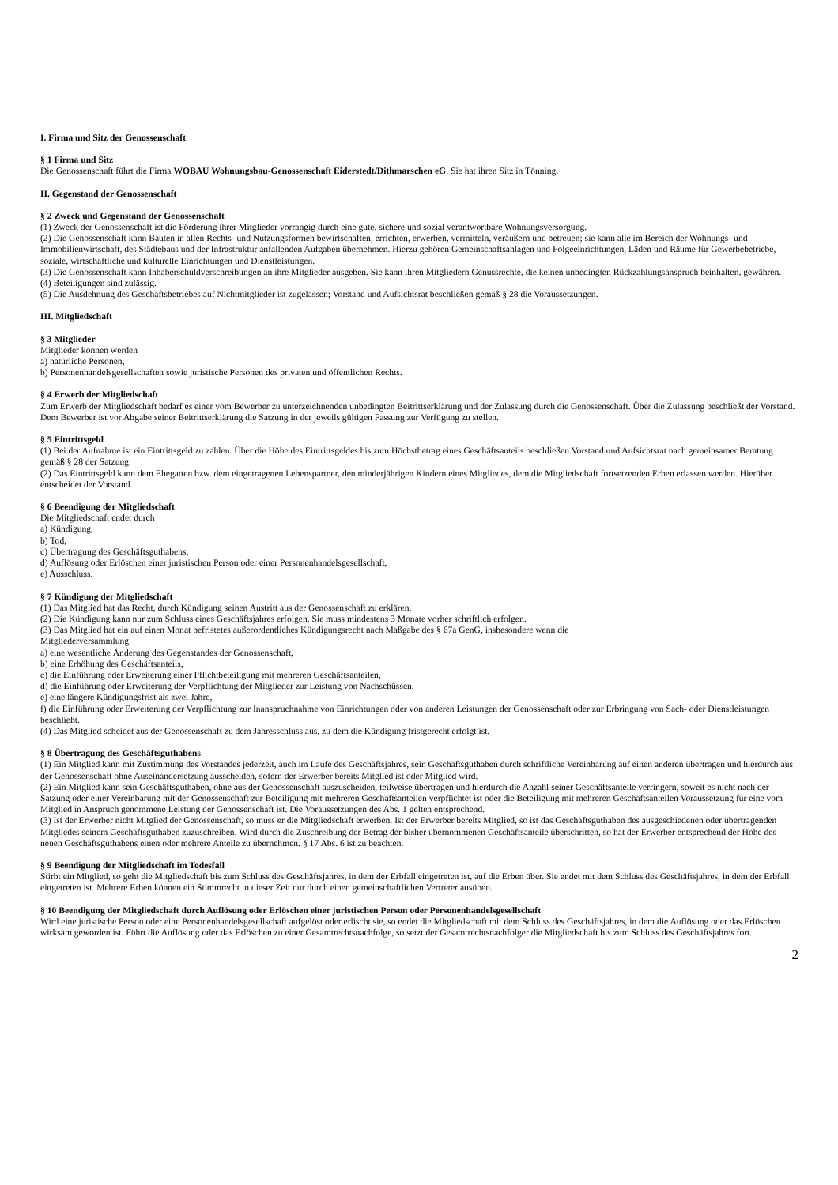I. Firma und Sitz der Genossenschaft
§ 1 Firma und Sitz
Die Genossenschaft führt die Firma WOBAU Wohnungsbau-Genossenschaft Eiderstedt/Dithmarschen eG. Sie hat ihren Sitz in Tönning.
II. Gegenstand der Genossenschaft
§ 2 Zweck und Gegenstand der Genossenschaft
(1) Zweck der Genossenschaft ist die Förderung ihrer Mitglieder vorrangig durch eine gute, sichere und sozial verantwortbare Wohnungsversorgung.
(2) Die Genossenschaft kann Bauten in allen Rechts- und Nutzungsformen bewirtschaften, errichten, erwerben, vermitteln, veräußern und betreuen; sie kann alle im Bereich der Wohnungs- und Immobilienwirtschaft, des Städtebaus und der Infrastruktur anfallenden Aufgaben übernehmen. Hierzu gehören Gemeinschaftsanlagen und Folgeeinrichtungen, Läden und Räume für Gewerbebetriebe, soziale, wirtschaftliche und kulturelle Einrichtungen und Dienstleistungen.
(3) Die Genossenschaft kann Inhaberschuldverschreibungen an ihre Mitglieder ausgeben. Sie kann ihren Mitgliedern Genussrechte, die keinen unbedingten Rückzahlungsanspruch beinhalten, gewähren.
(4) Beteiligungen sind zulässig.
(5) Die Ausdehnung des Geschäftsbetriebes auf Nichtmitglieder ist zugelassen; Vorstand und Aufsichtsrat beschließen gemäß § 28 die Voraussetzungen.
III. Mitgliedschaft
§ 3 Mitglieder
Mitglieder können werden
a) natürliche Personen,
b) Personenhandelsgesellschaften sowie juristische Personen des privaten und öffentlichen Rechts.
§ 4 Erwerb der Mitgliedschaft
Zum Erwerb der Mitgliedschaft bedarf es einer vom Bewerber zu unterzeichnenden unbedingten Beitrittserklärung und der Zulassung durch die Genossenschaft. Über die Zulassung beschließt der Vorstand. Dem Bewerber ist vor Abgabe seiner Beitrittserklärung die Satzung in der jeweils gültigen Fassung zur Verfügung zu stellen.
§ 5 Eintrittsgeld
(1) Bei der Aufnahme ist ein Eintrittsgeld zu zahlen. Über die Höhe des Eintrittsgeldes bis zum Höchstbetrag eines Geschäftsanteils beschließen Vorstand und Aufsichtsrat nach gemeinsamer Beratung gemäß § 28 der Satzung.
(2) Das Eintrittsgeld kann dem Ehegatten bzw. dem eingetragenen Lebenspartner, den minderjährigen Kindern eines Mitgliedes, dem die Mitgliedschaft fortsetzenden Erben erlassen werden. Hierüber entscheidet der Vorstand.
§ 6 Beendigung der Mitgliedschaft
Die Mitgliedschaft endet durch
a) Kündigung,
b) Tod,
c) Übertragung des Geschäftsguthabens,
d) Auflösung oder Erlöschen einer juristischen Person oder einer Personenhandelsgesellschaft,
e) Ausschluss.
§ 7 Kündigung der Mitgliedschaft
(1) Das Mitglied hat das Recht, durch Kündigung seinen Austritt aus der Genossenschaft zu erklären.
(2) Die Kündigung kann nur zum Schluss eines Geschäftsjahres erfolgen. Sie muss mindestens 3 Monate vorher schriftlich erfolgen.
(3) Das Mitglied hat ein auf einen Monat befristetes außerordentliches Kündigungsrecht nach Maßgabe des § 67a GenG, insbesondere wenn die
Mitgliederversammlung
a) eine wesentliche Änderung des Gegenstandes der Genossenschaft,
b) eine Erhöhung des Geschäftsanteils,
c) die Einführung oder Erweiterung einer Pflichtbeteiligung mit mehreren Geschäftsanteilen,
d) die Einführung oder Erweiterung der Verpflichtung der Mitglieder zur Leistung von Nachschüssen,
e) eine längere Kündigungsfrist als zwei Jahre,
f) die Einführung oder Erweiterung der Verpflichtung zur Inanspruchnahme von Einrichtungen oder von anderen Leistungen der Genossenschaft oder zur Erbringung von Sach- oder Dienstleistungen beschließt.
(4) Das Mitglied scheidet aus der Genossenschaft zu dem Jahresschluss aus, zu dem die Kündigung fristgerecht erfolgt ist.
§ 8 Übertragung des Geschäftsguthabens
(1) Ein Mitglied kann mit Zustimmung des Vorstandes jederzeit, auch im Laufe des Geschäftsjahres, sein Geschäftsguthaben durch schriftliche Vereinbarung auf einen anderen übertragen und hierdurch aus der Genossenschaft ohne Auseinandersetzung ausscheiden, sofern der Erwerber bereits Mitglied ist oder Mitglied wird.
(2) Ein Mitglied kann sein Geschäftsguthaben, ohne aus der Genossenschaft auszuscheiden, teilweise übertragen und hierdurch die Anzahl seiner Geschäftsanteile verringern, soweit es nicht nach der Satzung oder einer Vereinbarung mit der Genossenschaft zur Beteiligung mit mehreren Geschäftsanteilen verpflichtet ist oder die Beteiligung mit mehreren Geschäftsanteilen Voraussetzung für eine vom Mitglied in Anspruch genommene Leistung der Genossenschaft ist. Die Voraussetzungen des Abs. 1 gelten entsprechend.
(3) Ist der Erwerber nicht Mitglied der Genossenschaft, so muss er die Mitgliedschaft erwerben. Ist der Erwerber bereits Mitglied, so ist das Geschäftsguthaben des ausgeschiedenen oder übertragenden Mitgliedes seinem Geschäftsguthaben zuzuschreiben. Wird durch die Zuschreibung der Betrag der bisher übernommenen Geschäftsanteile überschritten, so hat der Erwerber entsprechend der Höhe des neuen Geschäftsguthabens einen oder mehrere Anteile zu übernehmen. § 17 Abs. 6 ist zu beachten.
§ 9 Beendigung der Mitgliedschaft im Todesfall
Stirbt ein Mitglied, so geht die Mitgliedschaft bis zum Schluss des Geschäftsjahres, in dem der Erbfall eingetreten ist, auf die Erben über. Sie endet mit dem Schluss des Geschäftsjahres, in dem der Erbfall eingetreten ist. Mehrere Erben können ein Stimmrecht in dieser Zeit nur durch einen gemeinschaftlichen Vertreter ausüben.
§ 10 Beendigung der Mitgliedschaft durch Auflösung oder Erlöschen einer juristischen Person oder Personenhandelsgesellschaft
Wird eine juristische Person oder eine Personenhandelsgesellschaft aufgelöst oder erlischt sie, so endet die Mitgliedschaft mit dem Schluss des Geschäftsjahres, in dem die Auflösung oder das Erlöschen wirksam geworden ist. Führt die Auflösung oder das Erlöschen zu einer Gesamtrechtsnachfolge, so setzt der Gesamtrechtsnachfolger die Mitgliedschaft bis zum Schluss des Geschäftsjahres fort.
2